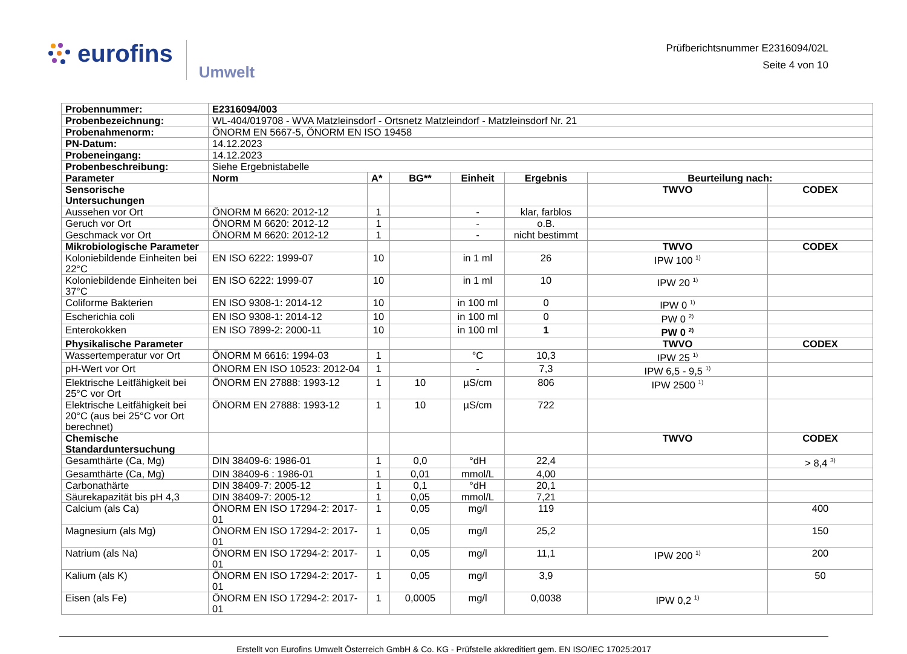eurofins Umwelt
Prüfberichtsnummer E2316094/02L
Seite 4 von 10
| Probennummer: | E2316094/003 | | | | | | |
| --- | --- | --- | --- | --- | --- | --- | --- |
| Probenbezeichnung: | WL-404/019708 - WVA Matzleinsdorf - Ortsnetz Matzleindorf - Matzleinsdorf Nr. 21 | | | | | | |
| Probenahmenorm: | ÖNORM EN 5667-5, ÖNORM EN ISO 19458 | | | | | | |
| PN-Datum: | 14.12.2023 | | | | | | |
| Probeneingang: | 14.12.2023 | | | | | | |
| Probenbeschreibung: | Siehe Ergebnistabelle | | | | | | |
| Parameter | Norm | A* | BG** | Einheit | Ergebnis | Beurteilung nach: | |
| Sensorische Untersuchungen | | | | | | TWVO | CODEX |
| Aussehen vor Ort | ÖNORM M 6620: 2012-12 | 1 | | - | klar, farblos | | |
| Geruch vor Ort | ÖNORM M 6620: 2012-12 | 1 | | - | o.B. | | |
| Geschmack vor Ort | ÖNORM M 6620: 2012-12 | 1 | | - | nicht bestimmt | | |
| Mikrobiologische Parameter | | | | | | TWVO | CODEX |
| Koloniebildende Einheiten bei 22°C | EN ISO 6222: 1999-07 | 10 | | in 1 ml | 26 | IPW 100 <sup>1)</sup> | |
| Koloniebildende Einheiten bei 37°C | EN ISO 6222: 1999-07 | 10 | | in 1 ml | 10 | IPW 20 <sup>1)</sup> | |
| Coliforme Bakterien | EN ISO 9308-1: 2014-12 | 10 | | in 100 ml | 0 | IPW 0 <sup>1)</sup> | |
| Escherichia coli | EN ISO 9308-1: 2014-12 | 10 | | in 100 ml | 0 | PW 0 <sup>2)</sup> | |
| Enterokokken | EN ISO 7899-2: 2000-11 | 10 | | in 100 ml | 1 | PW 0 <sup>2)</sup> | |
| Physikalische Parameter | | | | | | TWVO | CODEX |
| Wassertemperatur vor Ort | ÖNORM M 6616: 1994-03 | 1 | | °C | 10,3 | IPW 25 <sup>1)</sup> | |
| pH-Wert vor Ort | ÖNORM EN ISO 10523: 2012-04 | 1 | | - | 7,3 | IPW 6,5 - 9,5 <sup>1)</sup> | |
| Elektrische Leitfähigkeit bei 25°C vor Ort | ÖNORM EN 27888: 1993-12 | 1 | 10 | µS/cm | 806 | IPW 2500 <sup>1)</sup> | |
| Elektrische Leitfähigkeit bei 20°C (aus bei 25°C vor Ort berechnet) | ÖNORM EN 27888: 1993-12 | 1 | 10 | µS/cm | 722 | | |
| Chemische Standarduntersuchung | | | | | | TWVO | CODEX |
| Gesamthärte (Ca, Mg) | DIN 38409-6: 1986-01 | 1 | 0,0 | °dH | 22,4 | | > 8,4 <sup>3)</sup> |
| Gesamthärte (Ca, Mg) | DIN 38409-6 : 1986-01 | 1 | 0,01 | mmol/L | 4,00 | | |
| Carbonathärte | DIN 38409-7: 2005-12 | 1 | 0,1 | °dH | 20,1 | | |
| Säurekapazität bis pH 4,3 | DIN 38409-7: 2005-12 | 1 | 0,05 | mmol/L | 7,21 | | |
| Calcium (als Ca) | ÖNORM EN ISO 17294-2: 2017-01 | 1 | 0,05 | mg/l | 119 | | 400 |
| Magnesium (als Mg) | ÖNORM EN ISO 17294-2: 2017-01 | 1 | 0,05 | mg/l | 25,2 | | 150 |
| Natrium (als Na) | ÖNORM EN ISO 17294-2: 2017-01 | 1 | 0,05 | mg/l | 11,1 | IPW 200 <sup>1)</sup> | 200 |
| Kalium (als K) | ÖNORM EN ISO 17294-2: 2017-01 | 1 | 0,05 | mg/l | 3,9 | | 50 |
| Eisen (als Fe) | ÖNORM EN ISO 17294-2: 2017-01 | 1 | 0,0005 | mg/l | 0,0038 | IPW 0,2 <sup>1)</sup> | |
Erstellt von Eurofins Umwelt Österreich GmbH & Co. KG - Prüfstelle akkreditiert gem. EN ISO/IEC 17025:2017